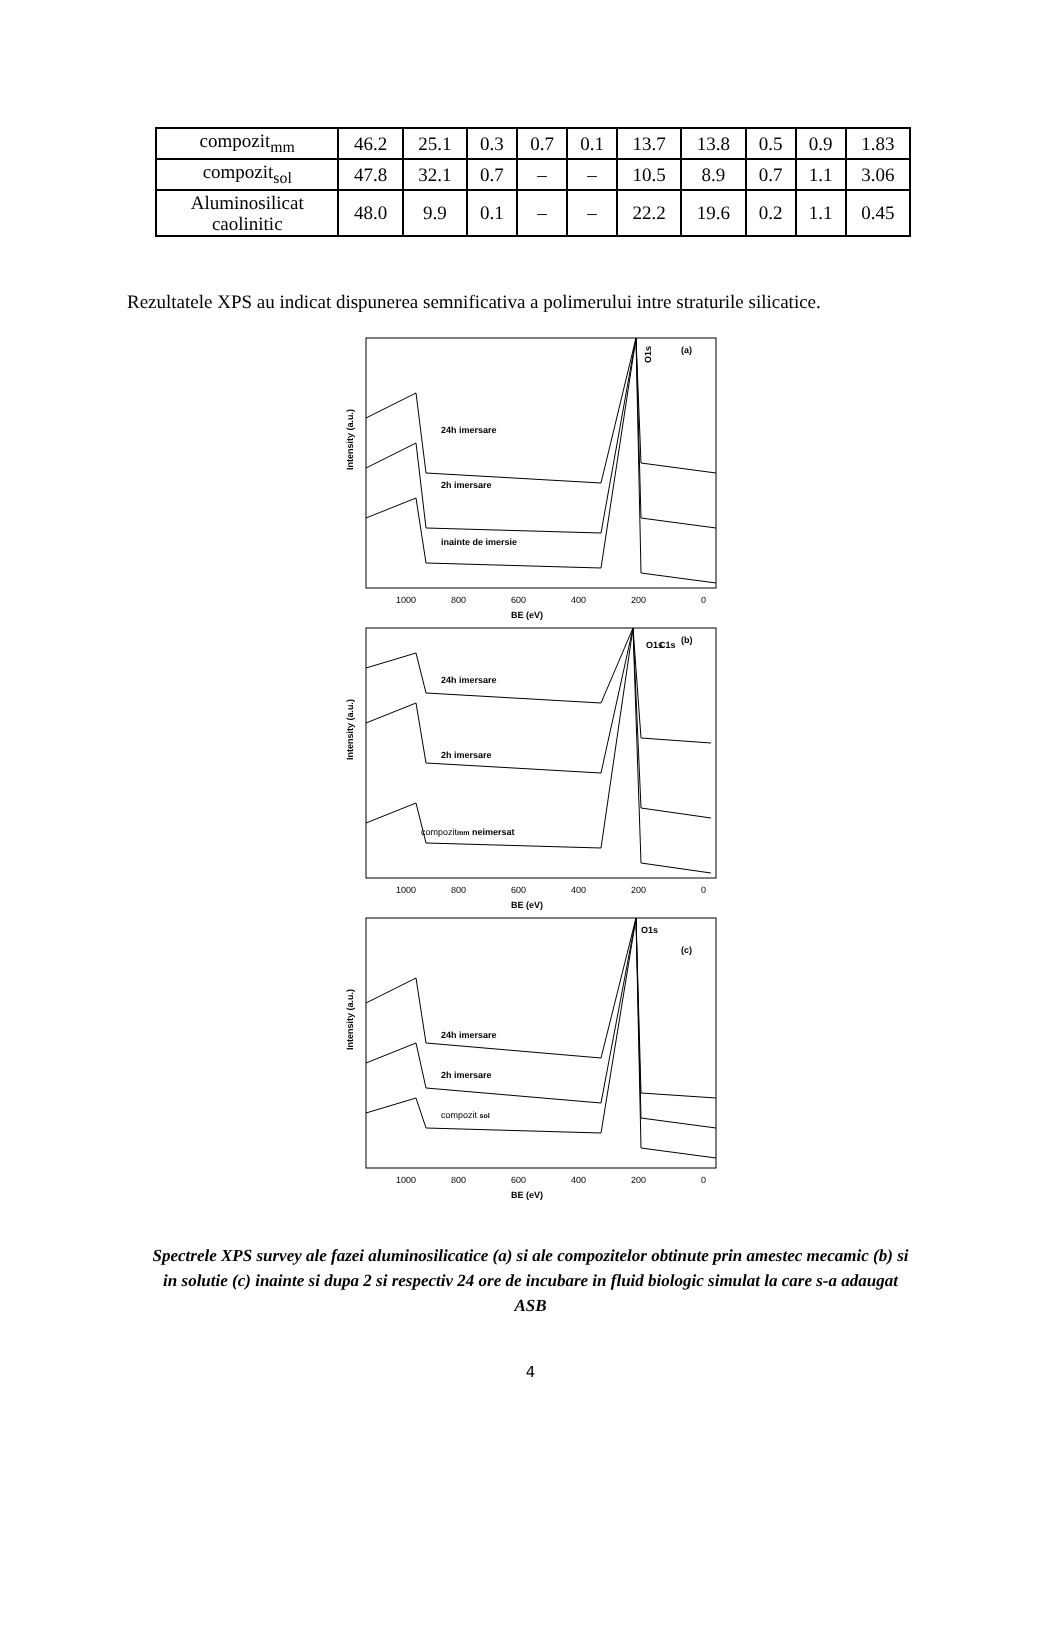| compozit<sub>mm</sub> | 46.2 | 25.1 | 0.3 | 0.7 | 0.1 | 13.7 | 13.8 | 0.5 | 0.9 | 1.83 |
| compozit<sub>sol</sub> | 47.8 | 32.1 | 0.7 | – | – | 10.5 | 8.9 | 0.7 | 1.1 | 3.06 |
| Aluminosilicat caolinitic | 48.0 | 9.9 | 0.1 | – | – | 22.2 | 19.6 | 0.2 | 1.1 | 0.45 |
Rezultatele XPS au indicat dispunerea semnificativa a polimerului intre straturile silicatice.
Intensity (a.u.)
(a)
O1s
24h imersare
2h imersare
inainte de imersie
1000
800
600
400
200
0
BE (eV)
Intensity (a.u.)
(b)
O1s
C1s
24h imersare
2h imersare
compozitmm neimersat
1000
800
600
400
200
0
BE (eV)
Intensity (a.u.)
(c)
O1s
24h imersare
2h imersare
compozit sol
1000
800
600
400
200
0
BE (eV)
Spectrele XPS survey ale fazei aluminosilicatice (a) si ale compozitelor obtinute prin amestec mecamic (b) si in solutie (c) inainte si dupa 2 si respectiv 24 ore de incubare in fluid biologic simulat la care s-a adaugat ASB
4